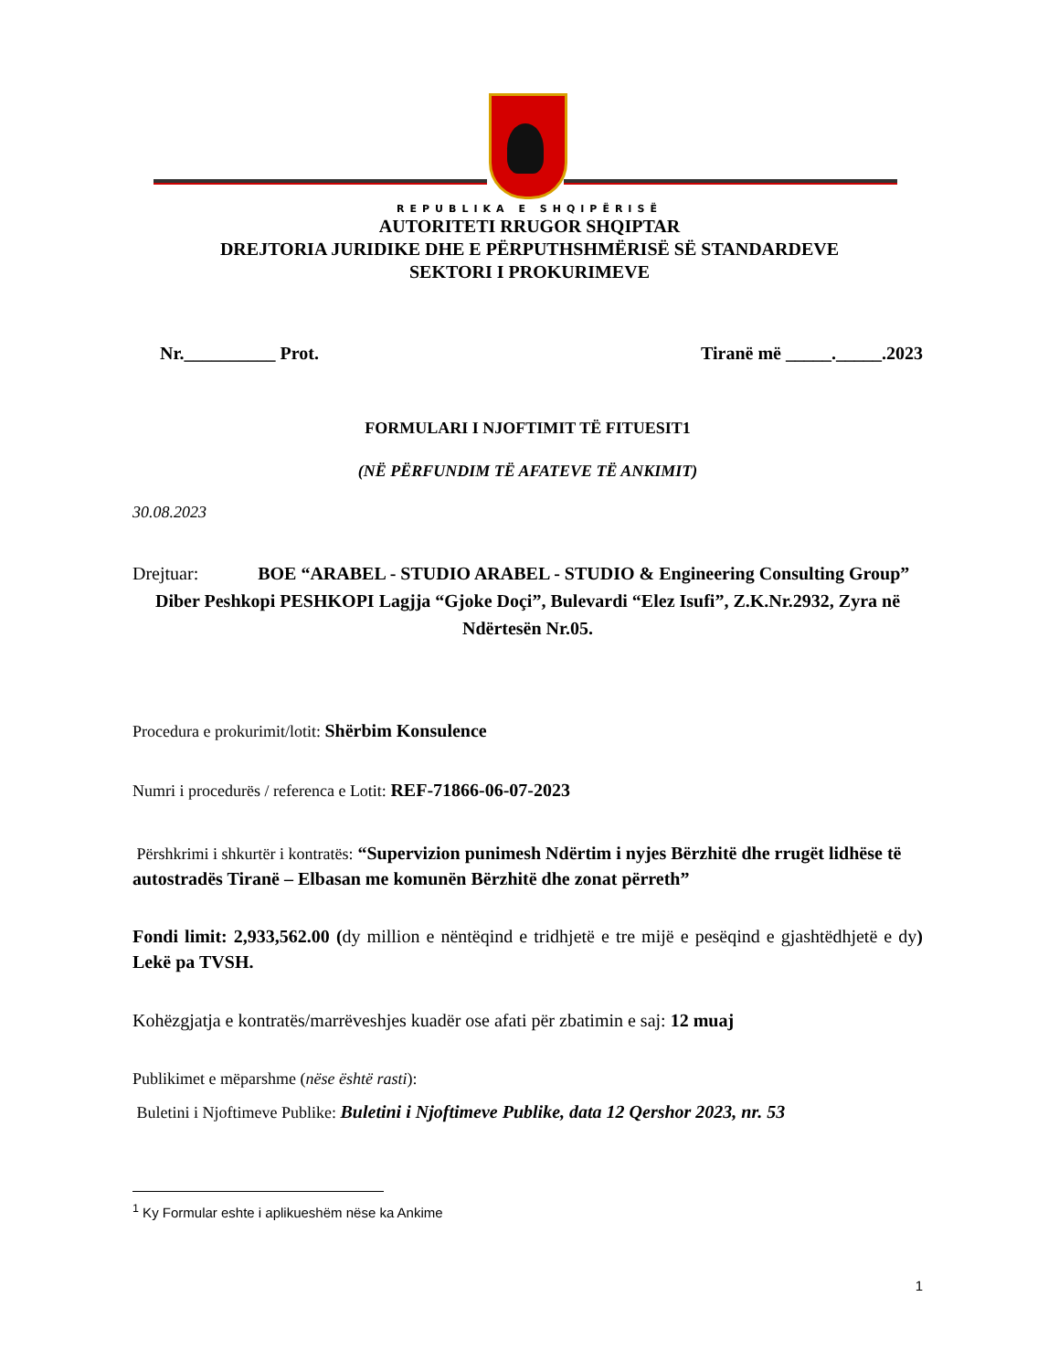REPUBLIKA E SHQIPËRISË
AUTORITETI RRUGOR SHQIPTAR
DREJTORIA JURIDIKE DHE E PËRPUTHSHMËRISË SË STANDARDEVE
SEKTORI I PROKURIMEVE
Nr.__________ Prot. Tiranë më _____._____.2023
FORMULARI I NJOFTIMIT TË FITUESIT1
(NË PËRFUNDIM TË AFATEVE TË ANKIMIT)
30.08.2023
Drejtuar: BOE “ARABEL - STUDIO ARABEL - STUDIO & Engineering Consulting Group”
Diber Peshkopi PESHKOPI Lagjja “Gjoke Doçi”, Bulevardi “Elez Isufi”, Z.K.Nr.2932, Zyra në Ndërtesën Nr.05.
Procedura e prokurimit/lotit: Shërbim Konsulence
Numri i procedurës / referenca e Lotit: REF-71866-06-07-2023
Përshkrimi i shkurtër i kontratës: “Supervizion punimesh Ndërtim i nyjes Bërzhitë dhe rrugët lidhëse të autostradës Tiranë – Elbasan me komunën Bërzhitë dhe zonat përreth”
Fondi limit: 2,933,562.00 (dy million e nëntëqind e tridhjetë e tre mijë e pesëqind e gjashtëdhjetë e dy) Lekë pa TVSH.
Kohëzgjatja e kontratës/marrëveshjes kuadër ose afati për zbatimin e saj: 12 muaj
Publikimet e mëparshme (nëse është rasti):
Buletini i Njoftimeve Publike: Buletini i Njoftimeve Publike, data 12 Qershor 2023, nr. 53
<sup>1</sup> Ky Formular eshte i aplikueshëm nëse ka Ankime
1